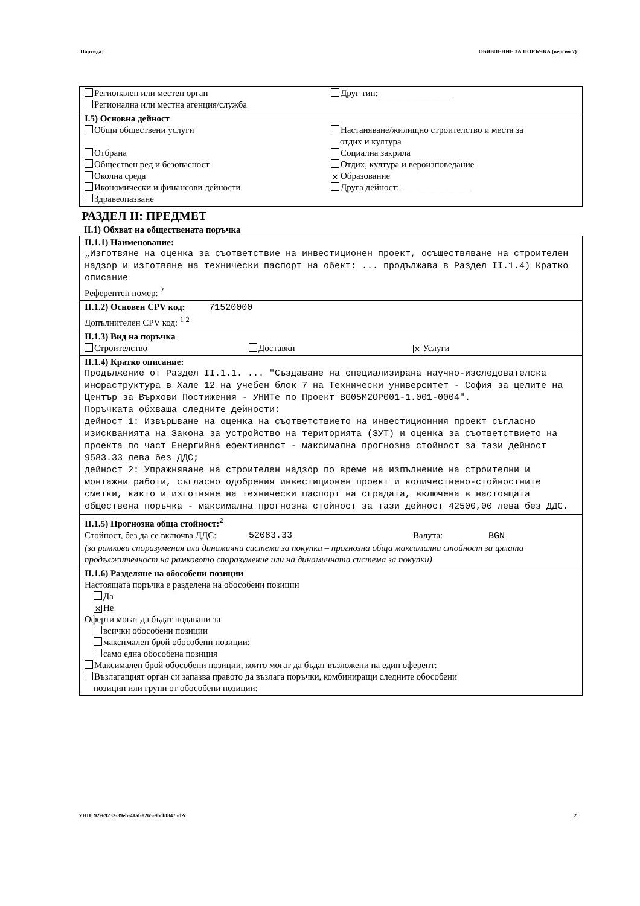Партида: ОБЯВЛЕНИЕ ЗА ПОРЪЧКА (версия 7)
Регионален или местен орган
Регионална или местна агенция/служба
Друг тип: ________________
I.5) Основна дейност
Общи обществени услуги
Отбрана
Обществен ред и безопасност
Околна среда
Икономически и финансови дейности
Здравеопазване
Настаняване/жилищно строителство и места за
отдих и култура
Социална закрила
Отдих, култура и вероизповедание
✕ Образование
Друга дейност: _______________
РАЗДЕЛ II: ПРЕДМЕТ
II.1) Обхват на обществената поръчка
II.1.1) Наименование:
„Изготвяне на оценка за съответствие на инвестиционен проект, осъществяване на строителен надзор и изготвяне на технически паспорт на обект: ... продължава в Раздел II.1.4) Кратко описание
Референтен номер: <sup>2</sup>
II.1.2) Основен CPV код: 71520000
Допълнителен CPV код: <sup>1 2</sup>
II.1.3) Вид на поръчка
Строителство Доставки
✕ Услуги
II.1.4) Кратко описание:
Продължение от Раздел II.1.1. ... "Създаване на специализирана научно-изследователска инфраструктура в Хале 12 на учебен блок 7 на Технически университет - София за целите на Център за Върхови Постижения - УНИТе по Проект BG05M2OP001-1.001-0004".
Поръчката обхваща следните дейности:
дейност 1: Извършване на оценка на съответствието на инвестиционния проект съгласно изискванията на Закона за устройство на територията (ЗУТ) и оценка за съответствието на проекта по част Енергийна ефективност - максимална прогнозна стойност за тази дейност 9583.33 лева без ДДС;
дейност 2: Упражняване на строителен надзор по време на изпълнение на строителни и монтажни работи, съгласно одобрения инвестиционен проект и количествено-стойностните сметки, както и изготвяне на технически паспорт на сградата, включена в настоящата обществена поръчка - максимална прогнозна стойност за тази дейност 42500,00 лева без ДДС.
II.1.5) Прогнозна обща стойност:<sup>2</sup>
Стойност, без да се включва ДДС:
52083.33
Валута: BGN
(за рамкови споразумения или динамични системи за покупки – прогнозна обща максимална стойност за цялата продължителност на рамковото споразумение или на динамичната система за покупки)
II.1.6) Разделяне на обособени позиции
Настоящата поръчка е разделена на обособени позиции
Да
✕ Не
Оферти могат да бъдат подавани за
всички обособени позиции
максимален брой обособени позиции:
само една обособена позиция
Максимален брой обособени позиции, които могат да бъдат възложени на един оферент:
Възлагащият орган си запазва правото да възлага поръчки, комбиниращи следните обособени
позиции или групи от обособени позиции:
УНП: 92e69232-39eb-41af-8265-9bcbf8475d2c 2